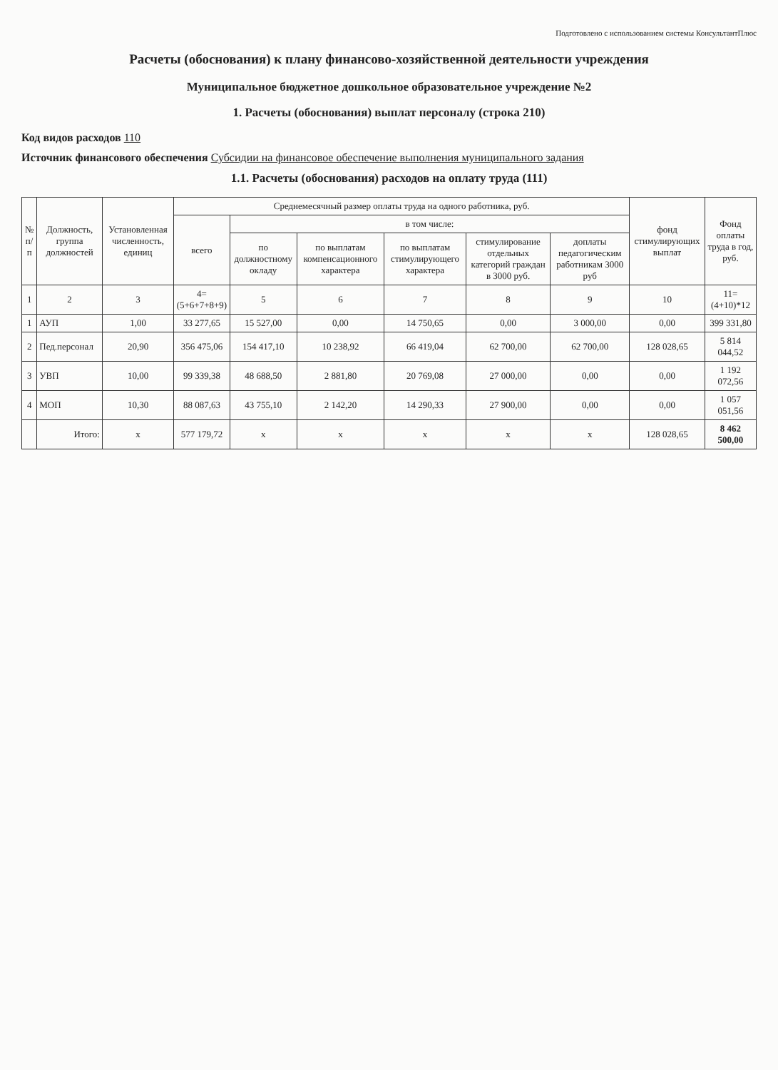Подготовлено с использованием системы КонсультантПлюс
Расчеты (обоснования) к плану финансово-хозяйственной деятельности учреждения
Муниципальное бюджетное дошкольное образовательное учреждение №2
1. Расчеты (обоснования) выплат персоналу (строка 210)
Код видов расходов 110
Источник финансового обеспечения Субсидии на финансовое обеспечение выполнения муниципального задания
1.1. Расчеты (обоснования) расходов на оплату труда (111)
| № п/п | Должность, группа должностей | Установленная численность, единиц | Среднемесячный размер оплаты труда на одного работника, руб. | | | | | | фонд стимулирующих выплат | Фонд оплаты труда в год, руб. |
| --- | --- | --- | --- | --- | --- | --- | --- | --- | --- | --- |
| | | | всего | в том числе: | | | | | | |
| | | | | по должностному окладу | по выплатам компенсационного характера | по выплатам стимулирующего характера | стимулирование отдельных категорий граждан в 3000 руб. | доплаты педагогическим работникам 3000 руб | | |
| 1 | 2 | 3 | 4=(5+6+7+8+9) | 5 | 6 | 7 | 8 | 9 | 10 | 11=(4+10)*12 |
| 1 | АУП | 1,00 | 33 277,65 | 15 527,00 | 0,00 | 14 750,65 | 0,00 | 3 000,00 | 0,00 | 399 331,80 |
| 2 | Пед.персонал | 20,90 | 356 475,06 | 154 417,10 | 10 238,92 | 66 419,04 | 62 700,00 | 62 700,00 | 128 028,65 | 5 814 044,52 |
| 3 | УВП | 10,00 | 99 339,38 | 48 688,50 | 2 881,80 | 20 769,08 | 27 000,00 | 0,00 | 0,00 | 1 192 072,56 |
| 4 | МОП | 10,30 | 88 087,63 | 43 755,10 | 2 142,20 | 14 290,33 | 27 900,00 | 0,00 | 0,00 | 1 057 051,56 |
| | Итого: | x | 577 179,72 | x | x | x | x | x | 128 028,65 | 8 462 500,00 |